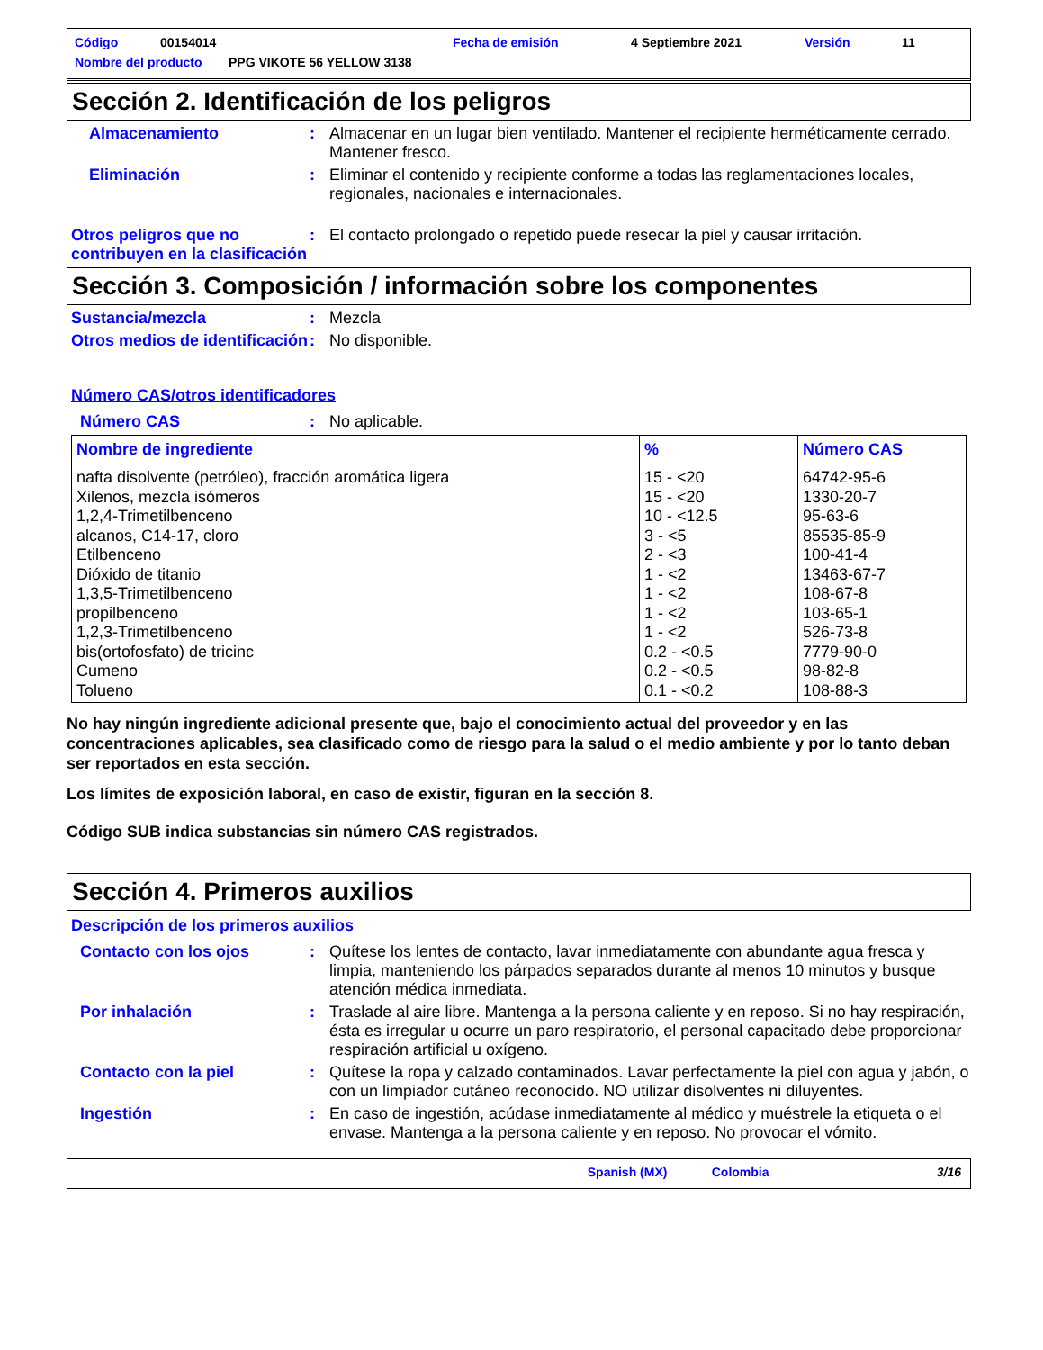Código 00154014 Fecha de emisión 4 Septiembre 2021 Versión 11
Nombre del producto PPG VIKOTE 56 YELLOW 3138
Sección 2. Identificación de los peligros
Almacenamiento : Almacenar en un lugar bien ventilado. Mantener el recipiente herméticamente cerrado. Mantener fresco.
Eliminación : Eliminar el contenido y recipiente conforme a todas las reglamentaciones locales, regionales, nacionales e internacionales.
Otros peligros que no contribuyen en la clasificación
: El contacto prolongado o repetido puede resecar la piel y causar irritación.
Sección 3. Composición / información sobre los componentes
Sustancia/mezcla : Mezcla
Otros medios de identificación
: No disponible.
Número CAS/otros identificadores
Número CAS : No aplicable.
| Nombre de ingrediente | % | Número CAS |
| --- | --- | --- |
| nafta disolvente (petróleo), fracción aromática ligera Xilenos, mezcla isómeros 1,2,4-Trimetilbenceno alcanos, C14-17, cloro Etilbenceno Dióxido de titanio 1,3,5-Trimetilbenceno propilbenceno 1,2,3-Trimetilbenceno bis(ortofosfato) de tricinc Cumeno Tolueno | 15 - <20 15 - <20 10 - <12.5 3 - <5 2 - <3 1 - <2 1 - <2 1 - <2 1 - <2 0.2 - <0.5 0.2 - <0.5 0.1 - <0.2 | 64742-95-6 1330-20-7 95-63-6 85535-85-9 100-41-4 13463-67-7 108-67-8 103-65-1 526-73-8 7779-90-0 98-82-8 108-88-3 |
No hay ningún ingrediente adicional presente que, bajo el conocimiento actual del proveedor y en las concentraciones aplicables, sea clasificado como de riesgo para la salud o el medio ambiente y por lo tanto deban ser reportados en esta sección.
Los límites de exposición laboral, en caso de existir, figuran en la sección 8.
Código SUB indica substancias sin número CAS registrados.
Sección 4. Primeros auxilios
Descripción de los primeros auxilios
Contacto con los ojos : Quítese los lentes de contacto, lavar inmediatamente con abundante agua fresca y limpia, manteniendo los párpados separados durante al menos 10 minutos y busque atención médica inmediata.
Por inhalación : Traslade al aire libre. Mantenga a la persona caliente y en reposo. Si no hay respiración, ésta es irregular u ocurre un paro respiratorio, el personal capacitado debe proporcionar respiración artificial u oxígeno.
Contacto con la piel : Quítese la ropa y calzado contaminados. Lavar perfectamente la piel con agua y jabón, o con un limpiador cutáneo reconocido. NO utilizar disolventes ni diluyentes.
Ingestión : En caso de ingestión, acúdase inmediatamente al médico y muéstrele la etiqueta o el envase. Mantenga a la persona caliente y en reposo. No provocar el vómito.
Spanish (MX) Colombia 3/16